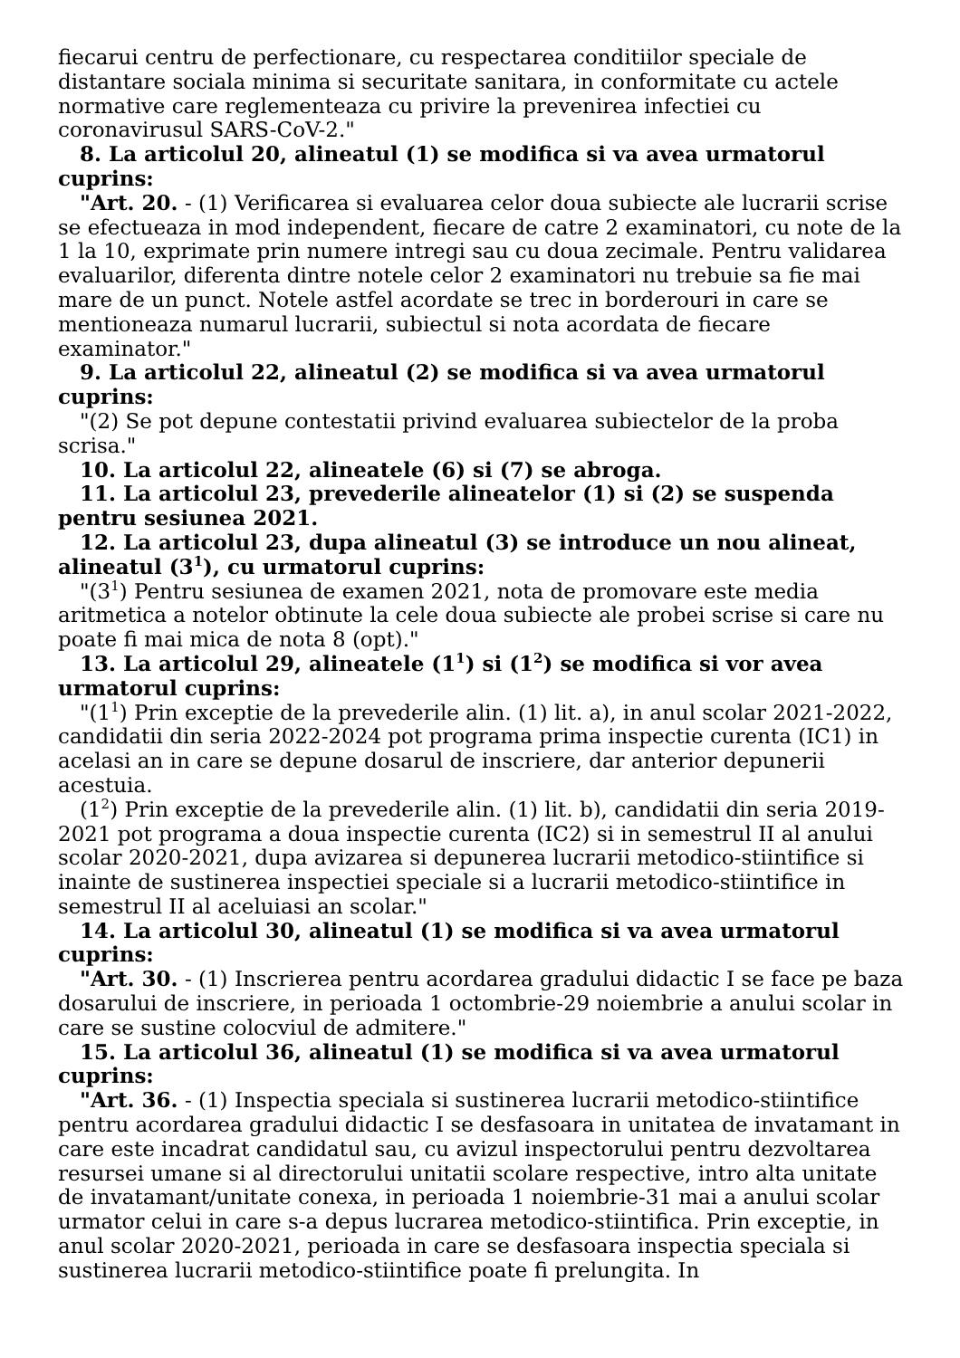fiecarui centru de perfectionare, cu respectarea conditiilor speciale de distantare sociala minima si securitate sanitara, in conformitate cu actele normative care reglementeaza cu privire la prevenirea infectiei cu coronavirusul SARS-CoV-2."
8. La articolul 20, alineatul (1) se modifica si va avea urmatorul cuprins:
"Art. 20. - (1) Verificarea si evaluarea celor doua subiecte ale lucrarii scrise se efectueaza in mod independent, fiecare de catre 2 examinatori, cu note de la 1 la 10, exprimate prin numere intregi sau cu doua zecimale. Pentru validarea evaluarilor, diferenta dintre notele celor 2 examinatori nu trebuie sa fie mai mare de un punct. Notele astfel acordate se trec in borderouri in care se mentioneaza numarul lucrarii, subiectul si nota acordata de fiecare examinator."
9. La articolul 22, alineatul (2) se modifica si va avea urmatorul cuprins:
"(2) Se pot depune contestatii privind evaluarea subiectelor de la proba scrisa."
10. La articolul 22, alineatele (6) si (7) se abroga.
11. La articolul 23, prevederile alineatelor (1) si (2) se suspenda pentru sesiunea 2021.
12. La articolul 23, dupa alineatul (3) se introduce un nou alineat, alineatul (3<sup>1</sup>), cu urmatorul cuprins:
"(3<sup>1</sup>) Pentru sesiunea de examen 2021, nota de promovare este media aritmetica a notelor obtinute la cele doua subiecte ale probei scrise si care nu poate fi mai mica de nota 8 (opt)."
13. La articolul 29, alineatele (1<sup>1</sup>) si (1<sup>2</sup>) se modifica si vor avea urmatorul cuprins:
"(1<sup>1</sup>) Prin exceptie de la prevederile alin. (1) lit. a), in anul scolar 2021-2022, candidatii din seria 2022-2024 pot programa prima inspectie curenta (IC1) in acelasi an in care se depune dosarul de inscriere, dar anterior depunerii acestuia.
(1<sup>2</sup>) Prin exceptie de la prevederile alin. (1) lit. b), candidatii din seria 2019-2021 pot programa a doua inspectie curenta (IC2) si in semestrul II al anului scolar 2020-2021, dupa avizarea si depunerea lucrarii metodico-stiintifice si inainte de sustinerea inspectiei speciale si a lucrarii metodico-stiintifice in semestrul II al aceluiasi an scolar."
14. La articolul 30, alineatul (1) se modifica si va avea urmatorul cuprins:
"Art. 30. - (1) Inscrierea pentru acordarea gradului didactic I se face pe baza dosarului de inscriere, in perioada 1 octombrie-29 noiembrie a anului scolar in care se sustine colocviul de admitere."
15. La articolul 36, alineatul (1) se modifica si va avea urmatorul cuprins:
"Art. 36. - (1) Inspectia speciala si sustinerea lucrarii metodico-stiintifice pentru acordarea gradului didactic I se desfasoara in unitatea de invatamant in care este incadrat candidatul sau, cu avizul inspectorului pentru dezvoltarea resursei umane si al directorului unitatii scolare respective, intro alta unitate de invatamant/unitate conexa, in perioada 1 noiembrie-31 mai a anului scolar urmator celui in care s-a depus lucrarea metodico-stiintifica. Prin exceptie, in anul scolar 2020-2021, perioada in care se desfasoara inspectia speciala si sustinerea lucrarii metodico-stiintifice poate fi prelungita. In